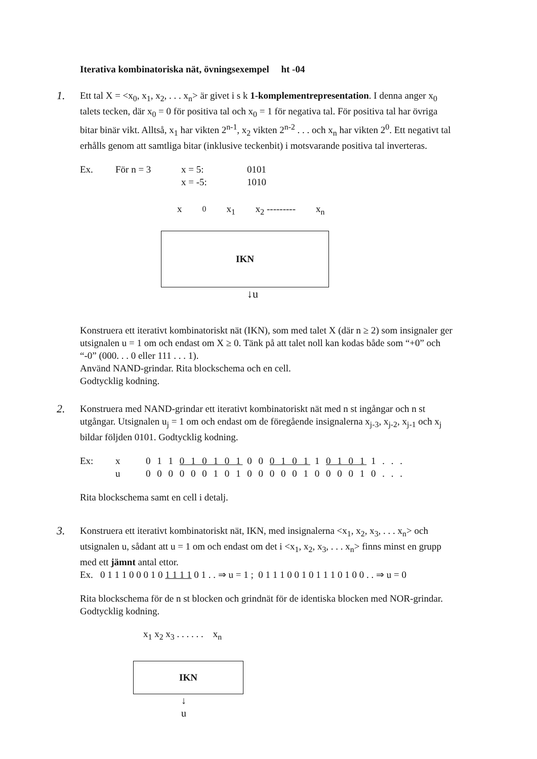Iterativa kombinatoriska nät, övningsexempel ht -04
1.
Ett tal X = <x<sub>0</sub>, x<sub>1</sub>, x<sub>2</sub>, . . . x<sub>n</sub>> är givet i s k 1-komplementrepresentation. I denna anger x<sub>0</sub> talets tecken, där x<sub>0</sub> = 0 för positiva tal och x<sub>0</sub> = 1 för negativa tal. För positiva tal har övriga bitar binär vikt. Alltså, x<sub>1</sub> har vikten 2<sup>n-1</sup>, x<sub>2</sub> vikten 2<sup>n-2</sup> . . . och x<sub>n</sub> har vikten 2<sup>0</sup>. Ett negativt tal erhålls genom att samtliga bitar (inklusive teckenbit) i motsvarande positiva tal inverteras.
| Ex. | För n = 3 | x = 5: | 0101 |
| | | x = -5: | 1010 |
x<sub>0</sub> x<sub>1</sub> x<sub>2</sub> --------- x<sub>n</sub>
IKN
↓u
Konstruera ett iterativt kombinatoriskt nät (IKN), som med talet X (där n ≥ 2) som insignaler ger utsignalen u = 1 om och endast om X ≥ 0. Tänk på att talet noll kan kodas både som “+0” och “-0” (000. . . 0 eller 111 . . . 1).
Använd NAND-grindar. Rita blockschema och en cell.
Godtycklig kodning.
2.
Konstruera med NAND-grindar ett iterativt kombinatoriskt nät med n st ingångar och n st utgångar. Utsignalen u<sub>j</sub> = 1 om och endast om de föregående insignalerna x<sub>j-3</sub>, x<sub>j-2</sub>, x<sub>j-1</sub> och x<sub>j</sub> bildar följden 0101. Godtycklig kodning.
| Ex: | x | 0 1 1 0 1 0 1 0 1 0 0 0 1 0 1 1 0 1 0 1 1 . . . |
| | u | 0 0 0 0 0 0 1 0 1 0 0 0 0 0 1 0 0 0 0 1 0 . . . |
Rita blockschema samt en cell i detalj.
3.
Konstruera ett iterativt kombinatoriskt nät, IKN, med insignalerna <x<sub>1</sub>, x<sub>2</sub>, x<sub>3</sub>, . . . x<sub>n</sub>> och utsignalen u, sådant att u = 1 om och endast om det i <x<sub>1</sub>, x<sub>2</sub>, x<sub>3</sub>, . . . x<sub>n</sub>> finns minst en grupp med ett jämnt antal ettor.
Ex. 0 1 1 1 0 0 0 1 0 1 1 1 1 0 1 . . ⇒ u = 1 ; 0 1 1 1 0 0 1 0 1 1 1 0 1 0 0 . . ⇒ u = 0
Rita blockschema för de n st blocken och grindnät för de identiska blocken med NOR-grindar. Godtycklig kodning.
x<sub>1</sub> x<sub>2</sub> x<sub>3</sub> . . . . . . x<sub>n</sub>
IKN
↓
u